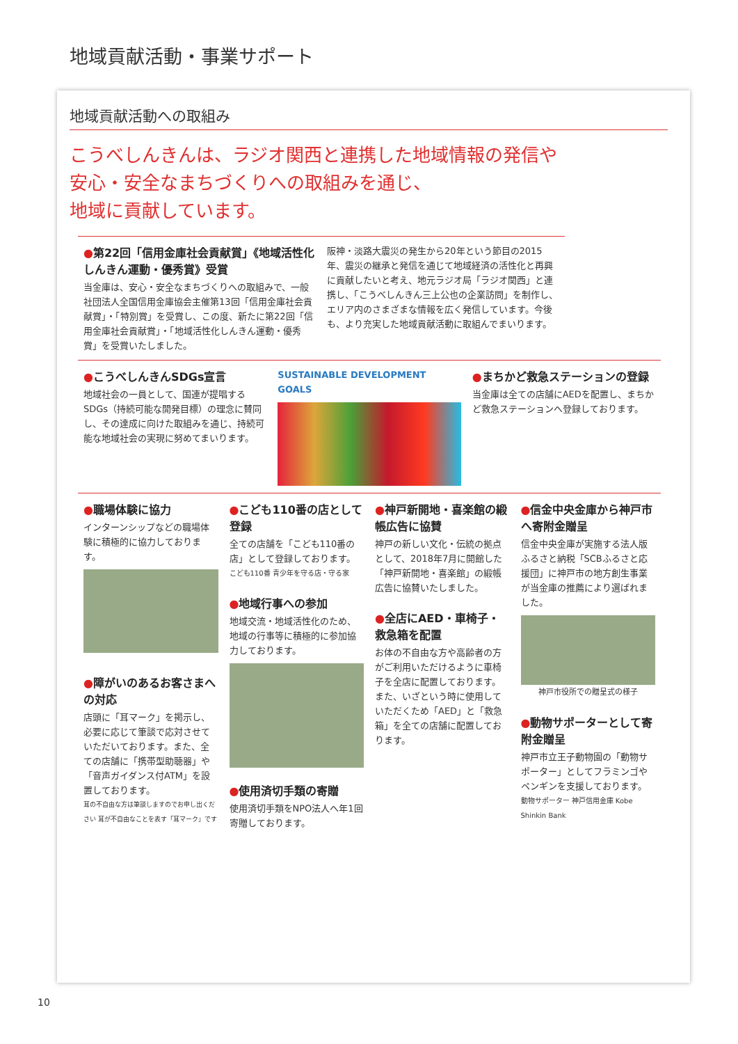地域貢献活動・事業サポート
地域貢献活動への取組み
こうべしんきんは、ラジオ関西と連携した地域情報の発信や
安心・安全なまちづくりへの取組みを通じ、
地域に貢献しています。
●第22回「信用金庫社会貢献賞」《地域活性化しんきん運動・優秀賞》受賞
当金庫は、安心・安全なまちづくりへの取組みで、一般社団法人全国信用金庫協会主催第13回「信用金庫社会貢献賞」・「特別賞」を受賞し、この度、新たに第22回「信用金庫社会貢献賞」・「地域活性化しんきん運動・優秀賞」を受賞いたしました。
阪神・淡路大震災の発生から20年という節目の2015年、震災の継承と発信を通じて地域経済の活性化と再興に貢献したいと考え、地元ラジオ局「ラジオ関西」と連携し、「こうべしんきん三上公也の企業訪問」を制作し、エリア内のさまざまな情報を広く発信しています。今後も、より充実した地域貢献活動に取組んでまいります。
●こうべしんきんSDGs宣言
地域社会の一員として、国連が提唱するSDGs（持続可能な開発目標）の理念に賛同し、その達成に向けた取組みを通じ、持続可能な地域社会の実現に努めてまいります。
SUSTAINABLE DEVELOPMENT GOALS
●まちかど救急ステーションの登録
当金庫は全ての店舗にAEDを配置し、まちかど救急ステーションへ登録しております。
●職場体験に協力
インターンシップなどの職場体験に積極的に協力しております。
●障がいのあるお客さまへの対応
店頭に「耳マーク」を掲示し、必要に応じて筆談で応対させていただいております。また、全ての店舗に「携帯型助聴器」や「音声ガイダンス付ATM」を設置しております。
耳の不自由な方は筆談しますのでお申し出ください 耳が不自由なことを表す「耳マーク」です
●こども110番の店として登録
全ての店舗を「こども110番の店」として登録しております。
こども110番 青少年を守る店・守る家
●地域行事への参加
地域交流・地域活性化のため、地域の行事等に積極的に参加協力しております。
●使用済切手類の寄贈
使用済切手類をNPO法人へ年1回寄贈しております。
●神戸新開地・喜楽館の緞帳広告に協賛
神戸の新しい文化・伝統の拠点として、2018年7月に開館した「神戸新開地・喜楽館」の緞帳広告に協賛いたしました。
●全店にAED・車椅子・救急箱を配置
お体の不自由な方や高齢者の方がご利用いただけるように車椅子を全店に配置しております。また、いざという時に使用していただくため「AED」と「救急箱」を全ての店舗に配置しております。
●信金中央金庫から神戸市へ寄附金贈呈
信金中央金庫が実施する法人版ふるさと納税「SCBふるさと応援団」に神戸市の地方創生事業が当金庫の推薦により選ばれました。
神戸市役所での贈呈式の様子
●動物サポーターとして寄附金贈呈
神戸市立王子動物園の「動物サポーター」としてフラミンゴやペンギンを支援しております。
動物サポーター 神戸信用金庫 Kobe Shinkin Bank
10